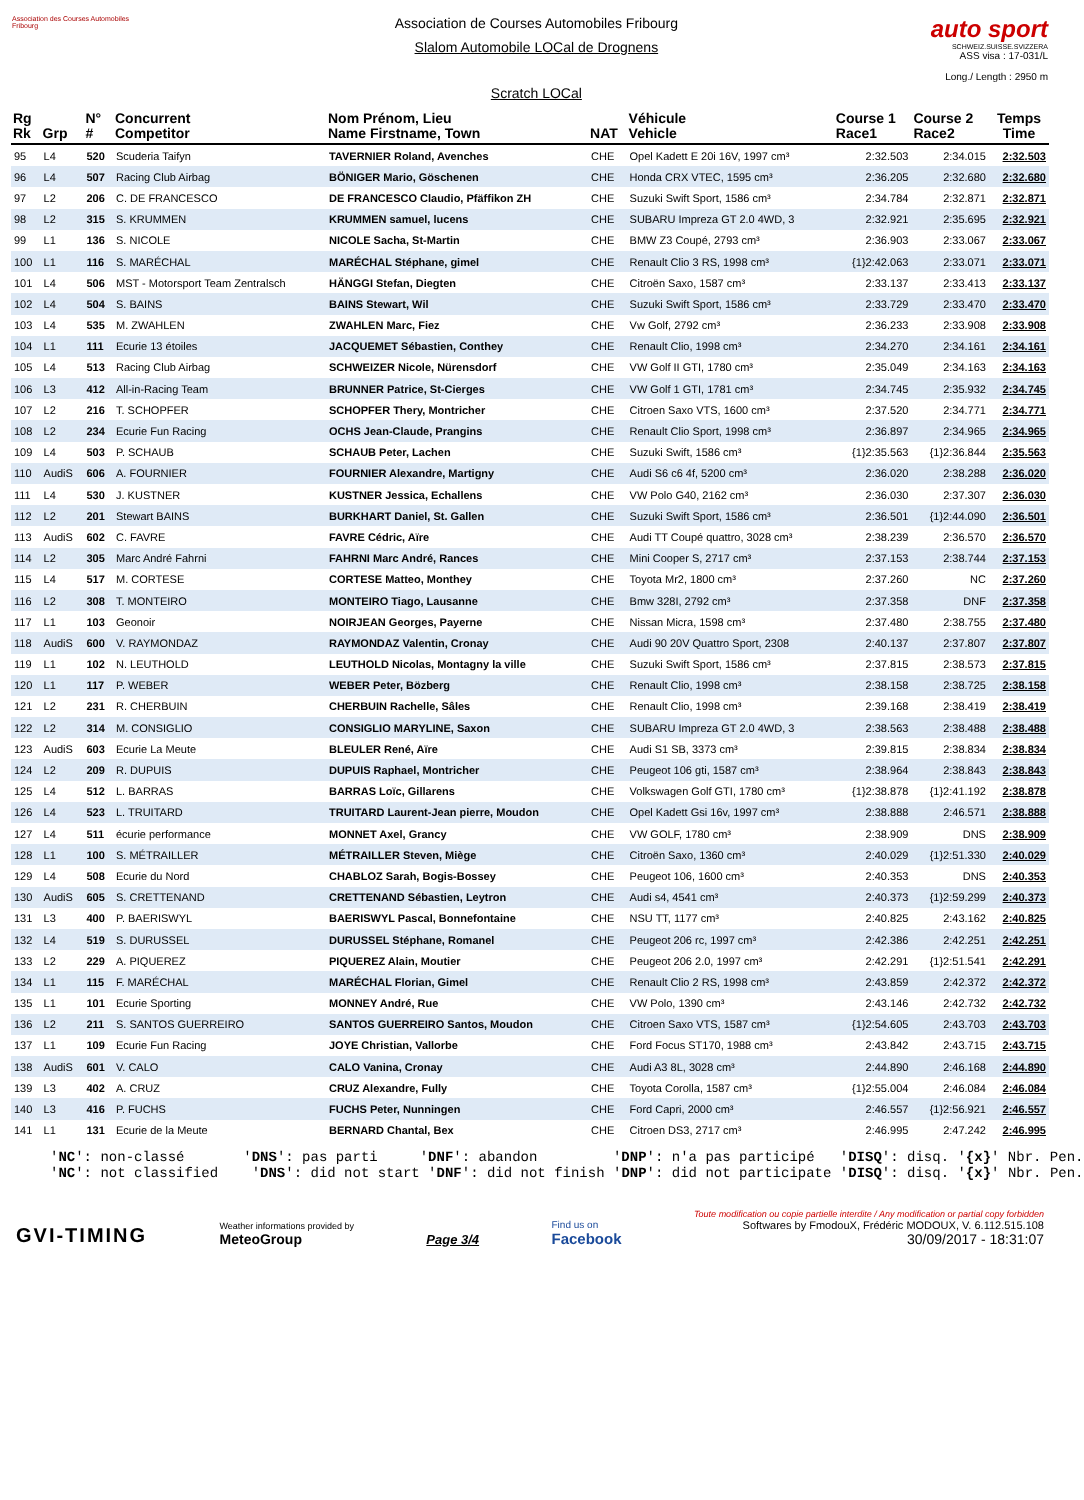Association des Courses Automobiles Fribourg
Association de Courses Automobiles Fribourg
Slalom Automobile LOCal de Drognens
Scratch LOCal
auto sport
SCHWEIZ.SUISSE.SVIZZERA
ASS visa : 17-031/L
Long./ Length : 2950 m
| Rg Rk | Grp | N° # | Concurrent Competitor | Nom Prénom, Lieu Name Firstname, Town | NAT | Véhicule Vehicle | Course 1 Race1 | Course 2 Race2 | Temps Time |
| --- | --- | --- | --- | --- | --- | --- | --- | --- | --- |
| 95 | L4 | 520 | Scuderia Taifyn | TAVERNIER Roland, Avenches | CHE | Opel Kadett E 20i 16V, 1997 cm³ | 2:32.503 | 2:34.015 | 2:32.503 |
| 96 | L4 | 507 | Racing Club Airbag | BÖNIGER Mario, Göschenen | CHE | Honda CRX VTEC, 1595 cm³ | 2:36.205 | 2:32.680 | 2:32.680 |
| 97 | L2 | 206 | C. DE FRANCESCO | DE FRANCESCO Claudio, Pfäffikon ZH | CHE | Suzuki Swift Sport, 1586 cm³ | 2:34.784 | 2:32.871 | 2:32.871 |
| 98 | L2 | 315 | S. KRUMMEN | KRUMMEN samuel, lucens | CHE | SUBARU Impreza GT 2.0 4WD, 3 | 2:32.921 | 2:35.695 | 2:32.921 |
| 99 | L1 | 136 | S. NICOLE | NICOLE Sacha, St-Martin | CHE | BMW Z3 Coupé, 2793 cm³ | 2:36.903 | 2:33.067 | 2:33.067 |
| 100 | L1 | 116 | S. MARÉCHAL | MARÉCHAL Stéphane, gimel | CHE | Renault Clio 3 RS, 1998 cm³ | {1}2:42.063 | 2:33.071 | 2:33.071 |
| 101 | L4 | 506 | MST - Motorsport Team Zentralsch | HÄNGGI Stefan, Diegten | CHE | Citroën Saxo, 1587 cm³ | 2:33.137 | 2:33.413 | 2:33.137 |
| 102 | L4 | 504 | S. BAINS | BAINS Stewart, Wil | CHE | Suzuki Swift Sport, 1586 cm³ | 2:33.729 | 2:33.470 | 2:33.470 |
| 103 | L4 | 535 | M. ZWAHLEN | ZWAHLEN Marc, Fiez | CHE | Vw Golf, 2792 cm³ | 2:36.233 | 2:33.908 | 2:33.908 |
| 104 | L1 | 111 | Ecurie 13 étoiles | JACQUEMET Sébastien, Conthey | CHE | Renault Clio, 1998 cm³ | 2:34.270 | 2:34.161 | 2:34.161 |
| 105 | L4 | 513 | Racing Club Airbag | SCHWEIZER Nicole, Nürensdorf | CHE | VW Golf II GTI, 1780 cm³ | 2:35.049 | 2:34.163 | 2:34.163 |
| 106 | L3 | 412 | All-in-Racing Team | BRUNNER Patrice, St-Cierges | CHE | VW Golf 1 GTI, 1781 cm³ | 2:34.745 | 2:35.932 | 2:34.745 |
| 107 | L2 | 216 | T. SCHOPFER | SCHOPFER Thery, Montricher | CHE | Citroen Saxo VTS, 1600 cm³ | 2:37.520 | 2:34.771 | 2:34.771 |
| 108 | L2 | 234 | Ecurie Fun Racing | OCHS Jean-Claude, Prangins | CHE | Renault Clio Sport, 1998 cm³ | 2:36.897 | 2:34.965 | 2:34.965 |
| 109 | L4 | 503 | P. SCHAUB | SCHAUB Peter, Lachen | CHE | Suzuki Swift, 1586 cm³ | {1}2:35.563 | {1}2:36.844 | 2:35.563 |
| 110 | AudiS | 606 | A. FOURNIER | FOURNIER Alexandre, Martigny | CHE | Audi S6 c6 4f, 5200 cm³ | 2:36.020 | 2:38.288 | 2:36.020 |
| 111 | L4 | 530 | J. KUSTNER | KUSTNER Jessica, Echallens | CHE | VW Polo G40, 2162 cm³ | 2:36.030 | 2:37.307 | 2:36.030 |
| 112 | L2 | 201 | Stewart BAINS | BURKHART Daniel, St. Gallen | CHE | Suzuki Swift Sport, 1586 cm³ | 2:36.501 | {1}2:44.090 | 2:36.501 |
| 113 | AudiS | 602 | C. FAVRE | FAVRE Cédric, Aïre | CHE | Audi TT Coupé quattro, 3028 cm³ | 2:38.239 | 2:36.570 | 2:36.570 |
| 114 | L2 | 305 | Marc André Fahrni | FAHRNI Marc André, Rances | CHE | Mini Cooper S, 2717 cm³ | 2:37.153 | 2:38.744 | 2:37.153 |
| 115 | L4 | 517 | M. CORTESE | CORTESE Matteo, Monthey | CHE | Toyota Mr2, 1800 cm³ | 2:37.260 | NC | 2:37.260 |
| 116 | L2 | 308 | T. MONTEIRO | MONTEIRO Tiago, Lausanne | CHE | Bmw 328I, 2792 cm³ | 2:37.358 | DNF | 2:37.358 |
| 117 | L1 | 103 | Geonoir | NOIRJEAN Georges, Payerne | CHE | Nissan Micra, 1598 cm³ | 2:37.480 | 2:38.755 | 2:37.480 |
| 118 | AudiS | 600 | V. RAYMONDAZ | RAYMONDAZ Valentin, Cronay | CHE | Audi 90 20V Quattro Sport, 2308 | 2:40.137 | 2:37.807 | 2:37.807 |
| 119 | L1 | 102 | N. LEUTHOLD | LEUTHOLD Nicolas, Montagny la ville | CHE | Suzuki Swift Sport, 1586 cm³ | 2:37.815 | 2:38.573 | 2:37.815 |
| 120 | L1 | 117 | P. WEBER | WEBER Peter, Bözberg | CHE | Renault Clio, 1998 cm³ | 2:38.158 | 2:38.725 | 2:38.158 |
| 121 | L2 | 231 | R. CHERBUIN | CHERBUIN Rachelle, Sâles | CHE | Renault Clio, 1998 cm³ | 2:39.168 | 2:38.419 | 2:38.419 |
| 122 | L2 | 314 | M. CONSIGLIO | CONSIGLIO MARYLINE, Saxon | CHE | SUBARU Impreza GT 2.0 4WD, 3 | 2:38.563 | 2:38.488 | 2:38.488 |
| 123 | AudiS | 603 | Ecurie La Meute | BLEULER René, Aïre | CHE | Audi S1 SB, 3373 cm³ | 2:39.815 | 2:38.834 | 2:38.834 |
| 124 | L2 | 209 | R. DUPUIS | DUPUIS Raphael, Montricher | CHE | Peugeot 106 gti, 1587 cm³ | 2:38.964 | 2:38.843 | 2:38.843 |
| 125 | L4 | 512 | L. BARRAS | BARRAS Loïc, Gillarens | CHE | Volkswagen Golf GTI, 1780 cm³ | {1}2:38.878 | {1}2:41.192 | 2:38.878 |
| 126 | L4 | 523 | L. TRUITARD | TRUITARD Laurent-Jean pierre, Moudon | CHE | Opel Kadett Gsi 16v, 1997 cm³ | 2:38.888 | 2:46.571 | 2:38.888 |
| 127 | L4 | 511 | écurie performance | MONNET Axel, Grancy | CHE | VW GOLF, 1780 cm³ | 2:38.909 | DNS | 2:38.909 |
| 128 | L1 | 100 | S. MÉTRAILLER | MÉTRAILLER Steven, Miège | CHE | Citroën Saxo, 1360 cm³ | 2:40.029 | {1}2:51.330 | 2:40.029 |
| 129 | L4 | 508 | Ecurie du Nord | CHABLOZ Sarah, Bogis-Bossey | CHE | Peugeot 106, 1600 cm³ | 2:40.353 | DNS | 2:40.353 |
| 130 | AudiS | 605 | S. CRETTENAND | CRETTENAND Sébastien, Leytron | CHE | Audi s4, 4541 cm³ | 2:40.373 | {1}2:59.299 | 2:40.373 |
| 131 | L3 | 400 | P. BAERISWYL | BAERISWYL Pascal, Bonnefontaine | CHE | NSU TT, 1177 cm³ | 2:40.825 | 2:43.162 | 2:40.825 |
| 132 | L4 | 519 | S. DURUSSEL | DURUSSEL Stéphane, Romanel | CHE | Peugeot 206 rc, 1997 cm³ | 2:42.386 | 2:42.251 | 2:42.251 |
| 133 | L2 | 229 | A. PIQUEREZ | PIQUEREZ Alain, Moutier | CHE | Peugeot 206 2.0, 1997 cm³ | 2:42.291 | {1}2:51.541 | 2:42.291 |
| 134 | L1 | 115 | F. MARÉCHAL | MARÉCHAL Florian, Gimel | CHE | Renault Clio 2 RS, 1998 cm³ | 2:43.859 | 2:42.372 | 2:42.372 |
| 135 | L1 | 101 | Ecurie Sporting | MONNEY André, Rue | CHE | VW Polo, 1390 cm³ | 2:43.146 | 2:42.732 | 2:42.732 |
| 136 | L2 | 211 | S. SANTOS GUERREIRO | SANTOS GUERREIRO Santos, Moudon | CHE | Citroen Saxo VTS, 1587 cm³ | {1}2:54.605 | 2:43.703 | 2:43.703 |
| 137 | L1 | 109 | Ecurie Fun Racing | JOYE Christian, Vallorbe | CHE | Ford Focus ST170, 1988 cm³ | 2:43.842 | 2:43.715 | 2:43.715 |
| 138 | AudiS | 601 | V. CALO | CALO Vanina, Cronay | CHE | Audi A3 8L, 3028 cm³ | 2:44.890 | 2:46.168 | 2:44.890 |
| 139 | L3 | 402 | A. CRUZ | CRUZ Alexandre, Fully | CHE | Toyota Corolla, 1587 cm³ | {1}2:55.004 | 2:46.084 | 2:46.084 |
| 140 | L3 | 416 | P. FUCHS | FUCHS Peter, Nunningen | CHE | Ford Capri, 2000 cm³ | 2:46.557 | {1}2:56.921 | 2:46.557 |
| 141 | L1 | 131 | Ecurie de la Meute | BERNARD Chantal, Bex | CHE | Citroen DS3, 2717 cm³ | 2:46.995 | 2:47.242 | 2:46.995 |
'NC': non-classé 'DNS': pas parti 'DNF': abandon 'DNP': n'a pas participé 'DISQ': disq. '{x}' Nbr. Pen. 'NC': not classified 'DNS': did not start 'DNF': did not finish 'DNP': did not participate 'DISQ': disq. '{x}' Nbr. Pen.
GVI-TIMING
Weather informations provided by
MeteoGroup
Page 3/4
Find us on
Facebook
Toute modification ou copie partielle interdite / Any modification or partial copy forbidden
Softwares by FmodouX, Frédéric MODOUX, V. 6.112.515.108
30/09/2017 - 18:31:07